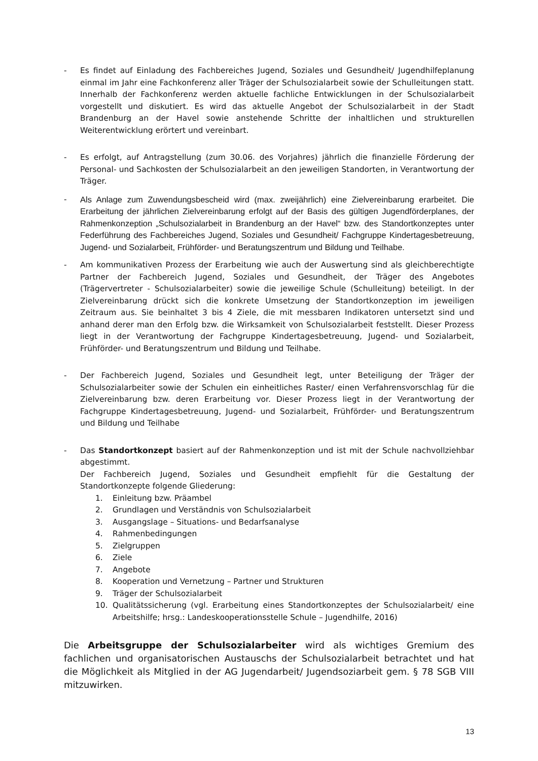- Es findet auf Einladung des Fachbereiches Jugend, Soziales und Gesundheit/ Jugendhilfe­planung einmal im Jahr eine Fachkonferenz aller Träger der Schulsozialarbeit sowie der Schulleitungen statt. Innerhalb der Fachkonferenz werden aktuelle fachliche Entwicklungen in der Schulsozialarbeit vorgestellt und diskutiert. Es wird das aktuelle Angebot der Schulsozialarbeit in der Stadt Brandenburg an der Havel sowie anstehende Schritte der inhaltlichen und strukturellen Weiterentwicklung erörtert und vereinbart.
- Es erfolgt, auf Antragstellung (zum 30.06. des Vorjahres) jährlich die finanzielle Förderung der Personal- und Sachkosten der Schulsozialarbeit an den jeweiligen Standorten, in Verantwortung der Träger.
- Als Anlage zum Zuwendungsbescheid wird (max. zweijährlich) eine Zielvereinbarung erarbeitet. Die Erarbeitung der jährlichen Zielvereinbarung erfolgt auf der Basis des gültigen Jugendförderplanes, der Rahmenkonzeption „Schulsozialarbeit in Brandenburg an der Havel“ bzw. des Standortkonzeptes unter Federführung des Fachbereiches Jugend, Soziales und Gesundheit/ Fachgruppe Kindertagesbetreuung, Jugend- und Sozialarbeit, Frühförder- und Beratungszentrum und Bildung und Teilhabe.
- Am kommunikativen Prozess der Erarbeitung wie auch der Auswertung sind als gleichberechtigte Partner der Fachbereich Jugend, Soziales und Gesundheit, der Träger des Angebotes (Trägervertreter - Schulsozialarbeiter) sowie die jeweilige Schule (Schulleitung) beteiligt. In der Zielvereinbarung drückt sich die konkrete Umsetzung der Standortkonzeption im jeweiligen Zeitraum aus. Sie beinhaltet 3 bis 4 Ziele, die mit messbaren Indikatoren untersetzt sind und anhand derer man den Erfolg bzw. die Wirksamkeit von Schulsozialarbeit feststellt. Dieser Prozess liegt in der Verantwortung der Fachgruppe Kindertagesbetreuung, Jugend- und Sozialarbeit, Frühförder- und Beratungszentrum und Bildung und Teilhabe.
- Der Fachbereich Jugend, Soziales und Gesundheit legt, unter Beteiligung der Träger der Schulsozialarbeiter sowie der Schulen ein einheitliches Raster/ einen Verfahrensvorschlag für die Zielvereinbarung bzw. deren Erarbeitung vor. Dieser Prozess liegt in der Verantwortung der Fachgruppe Kindertagesbetreuung, Jugend- und Sozialarbeit, Frühförder- und Beratungszentrum und Bildung und Teilhabe
- Das Standortkonzept basiert auf der Rahmenkonzeption und ist mit der Schule nachvollziehbar abgestimmt.
Der Fachbereich Jugend, Soziales und Gesundheit empfiehlt für die Gestaltung der Standortkonzepte folgende Gliederung:
1. Einleitung bzw. Präambel
2. Grundlagen und Verständnis von Schulsozialarbeit
3. Ausgangslage – Situations- und Bedarfsanalyse
4. Rahmenbedingungen
5. Zielgruppen
6. Ziele
7. Angebote
8. Kooperation und Vernetzung – Partner und Strukturen
9. Träger der Schulsozialarbeit
10. Qualitätssicherung (vgl. Erarbeitung eines Standortkonzeptes der Schulsozialarbeit/ eine Arbeitshilfe; hrsg.: Landeskooperationsstelle Schule – Jugendhilfe, 2016)
Die Arbeitsgruppe der Schulsozialarbeiter wird als wichtiges Gremium des fachlichen und organisatorischen Austauschs der Schulsozialarbeit betrachtet und hat die Möglichkeit als Mitglied in der AG Jugendarbeit/ Jugendsoziarbeit gem. § 78 SGB VIII mitzuwirken.
13